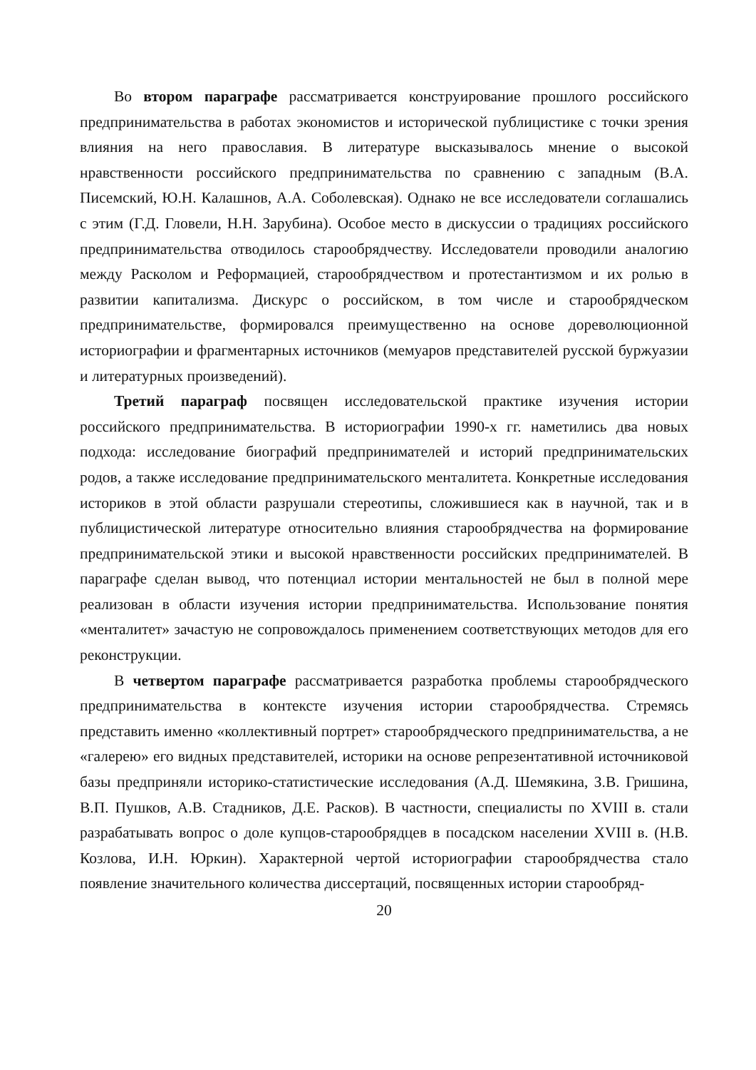Во втором параграфе рассматривается конструирование прошлого российского предпринимательства в работах экономистов и исторической публицистике с точки зрения влияния на него православия. В литературе высказывалось мнение о высокой нравственности российского предпринимательства по сравнению с западным (В.А. Писемский, Ю.Н. Калашнов, А.А. Соболевская). Однако не все исследователи соглашались с этим (Г.Д. Гловели, Н.Н. Зарубина). Особое место в дискуссии о традициях российского предпринимательства отводилось старообрядчеству. Исследователи проводили аналогию между Расколом и Реформацией, старообрядчеством и протестантизмом и их ролью в развитии капитализма. Дискурс о российском, в том числе и старообрядческом предпринимательстве, формировался преимущественно на основе дореволюционной историографии и фрагментарных источников (мемуаров представителей русской буржуазии и литературных произведений).
Третий параграф посвящен исследовательской практике изучения истории российского предпринимательства. В историографии 1990-х гг. наметились два новых подхода: исследование биографий предпринимателей и историй предпринимательских родов, а также исследование предпринимательского менталитета. Конкретные исследования историков в этой области разрушали стереотипы, сложившиеся как в научной, так и в публицистической литературе относительно влияния старообрядчества на формирование предпринимательской этики и высокой нравственности российских предпринимателей. В параграфе сделан вывод, что потенциал истории ментальностей не был в полной мере реализован в области изучения истории предпринимательства. Использование понятия «менталитет» зачастую не сопровождалось применением соответствующих методов для его реконструкции.
В четвертом параграфе рассматривается разработка проблемы старообрядческого предпринимательства в контексте изучения истории старообрядчества. Стремясь представить именно «коллективный портрет» старообрядческого предпринимательства, а не «галерею» его видных представителей, историки на основе репрезентативной источниковой базы предприняли историко-статистические исследования (А.Д. Шемякина, З.В. Гришина, В.П. Пушков, А.В. Стадников, Д.Е. Расков). В частности, специалисты по XVIII в. стали разрабатывать вопрос о доле купцов-старообрядцев в посадском населении XVIII в. (Н.В. Козлова, И.Н. Юркин). Характерной чертой историографии старообрядчества стало появление значительного количества диссертаций, посвященных истории старообряд-
20